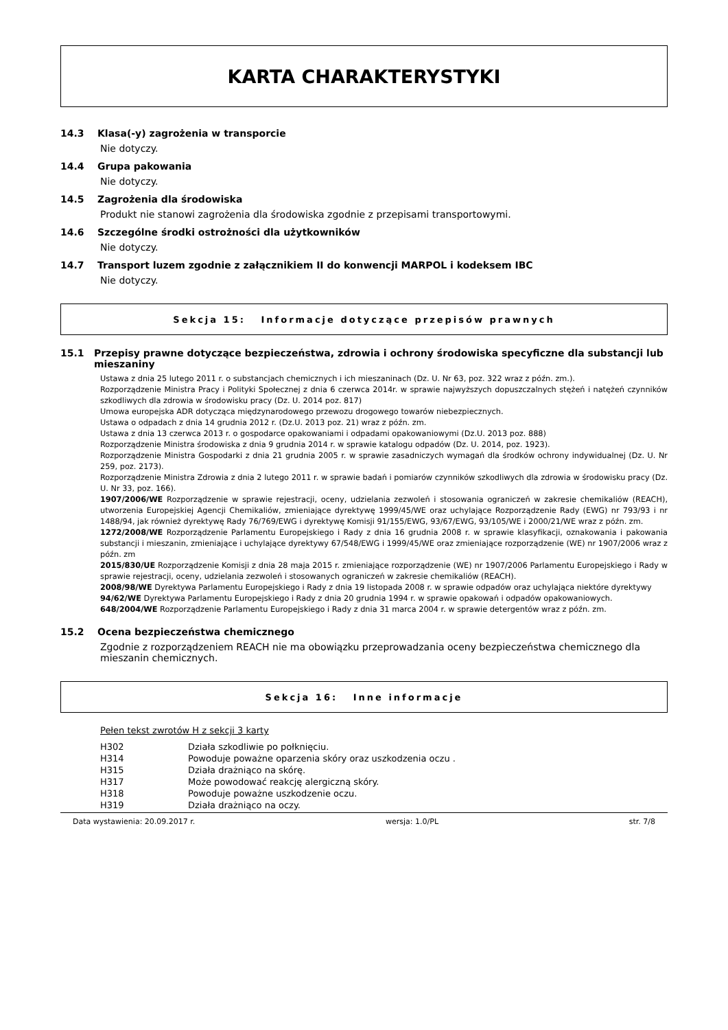KARTA CHARAKTERYSTYKI
14.3 Klasa(-y) zagrożenia w transporcie
Nie dotyczy.
14.4 Grupa pakowania
Nie dotyczy.
14.5 Zagrożenia dla środowiska
Produkt nie stanowi zagrożenia dla środowiska zgodnie z przepisami transportowymi.
14.6 Szczególne środki ostrożności dla użytkowników
Nie dotyczy.
14.7 Transport luzem zgodnie z załącznikiem II do konwencji MARPOL i kodeksem IBC
Nie dotyczy.
Sekcja 15: Informacje dotyczące przepisów prawnych
15.1 Przepisy prawne dotyczące bezpieczeństwa, zdrowia i ochrony środowiska specyficzne dla substancji lub mieszaniny
Ustawa z dnia 25 lutego 2011 r. o substancjach chemicznych i ich mieszaninach (Dz. U. Nr 63, poz. 322 wraz z późn. zm.).
Rozporządzenie Ministra Pracy i Polityki Społecznej z dnia 6 czerwca 2014r. w sprawie najwyższych dopuszczalnych stężeń i natężeń czynników szkodliwych dla zdrowia w środowisku pracy (Dz. U. 2014 poz. 817)
Umowa europejska ADR dotycząca międzynarodowego przewozu drogowego towarów niebezpiecznych.
Ustawa o odpadach z dnia 14 grudnia 2012 r. (Dz.U. 2013 poz. 21) wraz z późn. zm.
Ustawa z dnia 13 czerwca 2013 r. o gospodarce opakowaniami i odpadami opakowaniowymi (Dz.U. 2013 poz. 888)
Rozporządzenie Ministra środowiska z dnia 9 grudnia 2014 r. w sprawie katalogu odpadów (Dz. U. 2014, poz. 1923).
Rozporządzenie Ministra Gospodarki z dnia 21 grudnia 2005 r. w sprawie zasadniczych wymagań dla środków ochrony indywidualnej (Dz. U. Nr 259, poz. 2173).
Rozporządzenie Ministra Zdrowia z dnia 2 lutego 2011 r. w sprawie badań i pomiarów czynników szkodliwych dla zdrowia w środowisku pracy (Dz. U. Nr 33, poz. 166).
1907/2006/WE Rozporządzenie w sprawie rejestracji, oceny, udzielania zezwoleń i stosowania ograniczeń w zakresie chemikaliów (REACH), utworzenia Europejskiej Agencji Chemikaliów, zmieniające dyrektywę 1999/45/WE oraz uchylające Rozporządzenie Rady (EWG) nr 793/93 i nr 1488/94, jak również dyrektywę Rady 76/769/EWG i dyrektywę Komisji 91/155/EWG, 93/67/EWG, 93/105/WE i 2000/21/WE wraz z późn. zm.
1272/2008/WE Rozporządzenie Parlamentu Europejskiego i Rady z dnia 16 grudnia 2008 r. w sprawie klasyfikacji, oznakowania i pakowania substancji i mieszanin, zmieniające i uchylające dyrektywy 67/548/EWG i 1999/45/WE oraz zmieniające rozporządzenie (WE) nr 1907/2006 wraz z późn. zm
2015/830/UE Rozporządzenie Komisji z dnia 28 maja 2015 r. zmieniające rozporządzenie (WE) nr 1907/2006 Parlamentu Europejskiego i Rady w sprawie rejestracji, oceny, udzielania zezwoleń i stosowanych ograniczeń w zakresie chemikaliów (REACH).
2008/98/WE Dyrektywa Parlamentu Europejskiego i Rady z dnia 19 listopada 2008 r. w sprawie odpadów oraz uchylająca niektóre dyrektywy
94/62/WE Dyrektywa Parlamentu Europejskiego i Rady z dnia 20 grudnia 1994 r. w sprawie opakowań i odpadów opakowaniowych.
648/2004/WE Rozporządzenie Parlamentu Europejskiego i Rady z dnia 31 marca 2004 r. w sprawie detergentów wraz z późn. zm.
15.2 Ocena bezpieczeństwa chemicznego
Zgodnie z rozporządzeniem REACH nie ma obowiązku przeprowadzania oceny bezpieczeństwa chemicznego dla mieszanin chemicznych.
Sekcja 16: Inne informacje
Pełen tekst zwrotów H z sekcji 3 karty
| H302 | Działa szkodliwie po połknięciu. |
| H314 | Powoduje poważne oparzenia skóry oraz uszkodzenia oczu . |
| H315 | Działa drażniąco na skórę. |
| H317 | Może powodować reakcję alergiczną skóry. |
| H318 | Powoduje poważne uszkodzenie oczu. |
| H319 | Działa drażniąco na oczy. |
Data wystawienia: 20.09.2017 r. wersja: 1.0/PL str. 7/8